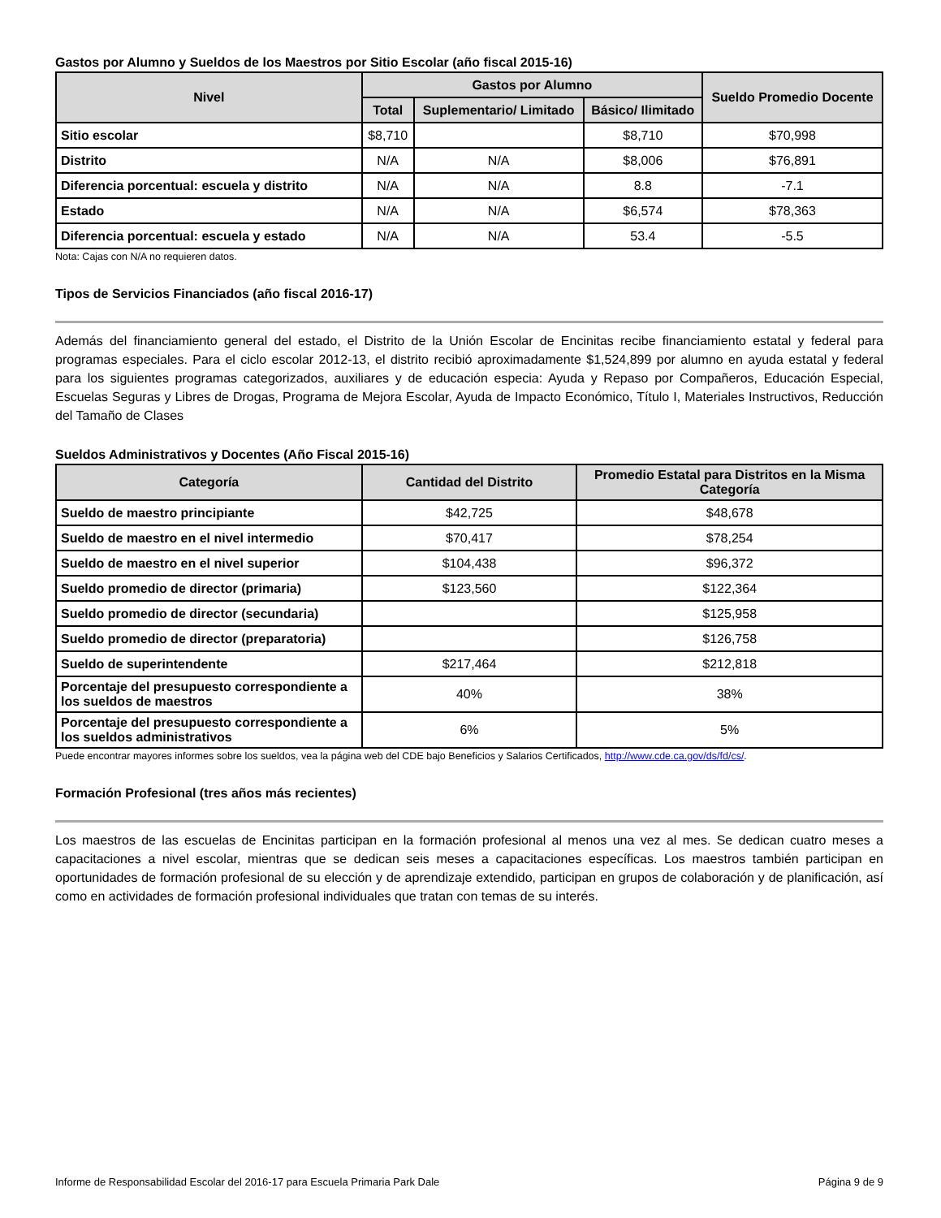Gastos por Alumno y Sueldos de los Maestros por Sitio Escolar (año fiscal 2015-16)
| Nivel | Gastos por Alumno | | | Sueldo Promedio Docente |
| --- | --- | --- | --- | --- |
| | Total | Suplementario/ Limitado | Básico/ Ilimitado | |
| Sitio escolar | $8,710 | | $8,710 | $70,998 |
| Distrito | N/A | N/A | $8,006 | $76,891 |
| Diferencia porcentual: escuela y distrito | N/A | N/A | 8.8 | -7.1 |
| Estado | N/A | N/A | $6,574 | $78,363 |
| Diferencia porcentual: escuela y estado | N/A | N/A | 53.4 | -5.5 |
Nota: Cajas con N/A no requieren datos.
Tipos de Servicios Financiados (año fiscal 2016-17)
Además del financiamiento general del estado, el Distrito de la Unión Escolar de Encinitas recibe financiamiento estatal y federal para programas especiales. Para el ciclo escolar 2012-13, el distrito recibió aproximadamente $1,524,899 por alumno en ayuda estatal y federal para los siguientes programas categorizados, auxiliares y de educación especia: Ayuda y Repaso por Compañeros, Educación Especial, Escuelas Seguras y Libres de Drogas, Programa de Mejora Escolar, Ayuda de Impacto Económico, Título I, Materiales Instructivos, Reducción del Tamaño de Clases
Sueldos Administrativos y Docentes (Año Fiscal 2015-16)
| Categoría | Cantidad del Distrito | Promedio Estatal para Distritos en la Misma Categoría |
| --- | --- | --- |
| Sueldo de maestro principiante | $42,725 | $48,678 |
| Sueldo de maestro en el nivel intermedio | $70,417 | $78,254 |
| Sueldo de maestro en el nivel superior | $104,438 | $96,372 |
| Sueldo promedio de director (primaria) | $123,560 | $122,364 |
| Sueldo promedio de director (secundaria) | | $125,958 |
| Sueldo promedio de director (preparatoria) | | $126,758 |
| Sueldo de superintendente | $217,464 | $212,818 |
| Porcentaje del presupuesto correspondiente a los sueldos de maestros | 40% | 38% |
| Porcentaje del presupuesto correspondiente a los sueldos administrativos | 6% | 5% |
Puede encontrar mayores informes sobre los sueldos, vea la página web del CDE bajo Beneficios y Salarios Certificados, http://www.cde.ca.gov/ds/fd/cs/.
Formación Profesional (tres años más recientes)
Los maestros de las escuelas de Encinitas participan en la formación profesional al menos una vez al mes. Se dedican cuatro meses a capacitaciones a nivel escolar, mientras que se dedican seis meses a capacitaciones específicas. Los maestros también participan en oportunidades de formación profesional de su elección y de aprendizaje extendido, participan en grupos de colaboración y de planificación, así como en actividades de formación profesional individuales que tratan con temas de su interés.
Informe de Responsabilidad Escolar del 2016-17 para Escuela Primaria Park Dale Página 9 de 9